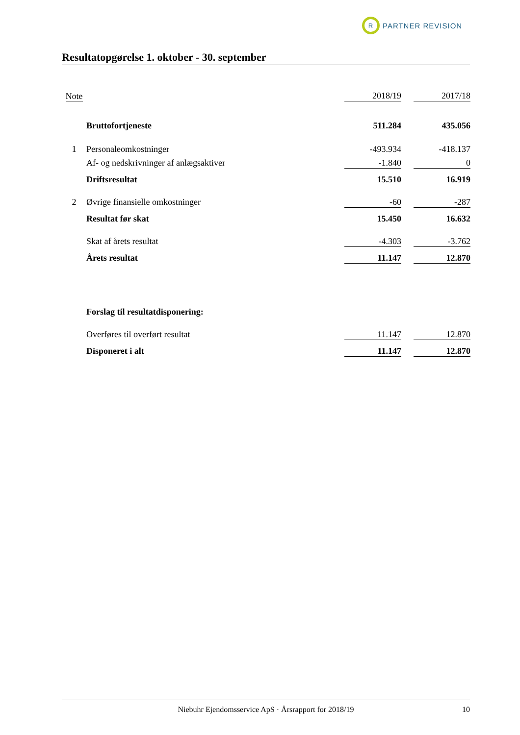R
PARTNER REVISION
Resultatopgørelse 1. oktober - 30. september
| Note | | 2018/19 | | 2017/18 |
| | Bruttofortjeneste | 511.284 | | 435.056 |
| 1 | Personaleomkostninger | -493.934 | | -418.137 |
| | Af- og nedskrivninger af anlægsaktiver | -1.840 | | 0 |
| | Driftsresultat | 15.510 | | 16.919 |
| 2 | Øvrige finansielle omkostninger | -60 | | -287 |
| | Resultat før skat | 15.450 | | 16.632 |
| | Skat af årets resultat | -4.303 | | -3.762 |
| | Årets resultat | 11.147 | | 12.870 |
| | Forslag til resultatdisponering: | | | |
| | Overføres til overført resultat | 11.147 | | 12.870 |
| | Disponeret i alt | 11.147 | | 12.870 |
Niebuhr Ejendomsservice ApS · Årsrapport for 2018/19 10